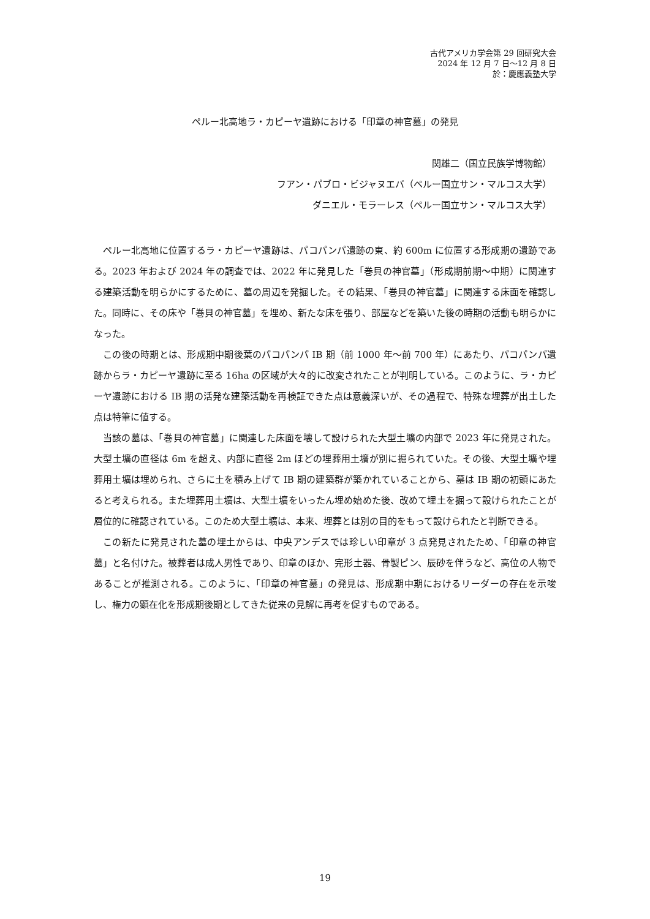古代アメリカ学会第 29 回研究大会
2024 年 12 月 7 日～12 月 8 日
於：慶應義塾大学
ペルー北高地ラ・カピーヤ遺跡における「印章の神官墓」の発見
関雄二（国立民族学博物館）
フアン・パブロ・ビジャヌエバ（ペルー国立サン・マルコス大学）
ダニエル・モラーレス（ペルー国立サン・マルコス大学）
ペルー北高地に位置するラ・カピーヤ遺跡は、パコパンパ遺跡の東、約 600m に位置する形成期の遺跡である。2023 年および 2024 年の調査では、2022 年に発見した「巻貝の神官墓」（形成期前期～中期）に関連する建築活動を明らかにするために、墓の周辺を発掘した。その結果、「巻貝の神官墓」に関連する床面を確認した。同時に、その床や「巻貝の神官墓」を埋め、新たな床を張り、部屋などを築いた後の時期の活動も明らかになった。
この後の時期とは、形成期中期後葉のパコパンパ IB 期（前 1000 年～前 700 年）にあたり、パコパンパ遺跡からラ・カピーヤ遺跡に至る 16ha の区域が大々的に改変されたことが判明している。このように、ラ・カピーヤ遺跡における IB 期の活発な建築活動を再検証できた点は意義深いが、その過程で、特殊な埋葬が出土した点は特筆に値する。
当該の墓は、「巻貝の神官墓」に関連した床面を壊して設けられた大型土壙の内部で 2023 年に発見された。大型土壙の直径は 6m を超え、内部に直径 2m ほどの埋葬用土壙が別に掘られていた。その後、大型土壙や埋葬用土壙は埋められ、さらに土を積み上げて IB 期の建築群が築かれていることから、墓は IB 期の初頭にあたると考えられる。また埋葬用土壙は、大型土壙をいったん埋め始めた後、改めて埋土を掘って設けられたことが層位的に確認されている。このため大型土壙は、本来、埋葬とは別の目的をもって設けられたと判断できる。
この新たに発見された墓の埋土からは、中央アンデスでは珍しい印章が 3 点発見されたため、「印章の神官墓」と名付けた。被葬者は成人男性であり、印章のほか、完形土器、骨製ピン、辰砂を伴うなど、高位の人物であることが推測される。このように、「印章の神官墓」の発見は、形成期中期におけるリーダーの存在を示唆し、権力の顕在化を形成期後期としてきた従来の見解に再考を促すものである。
19